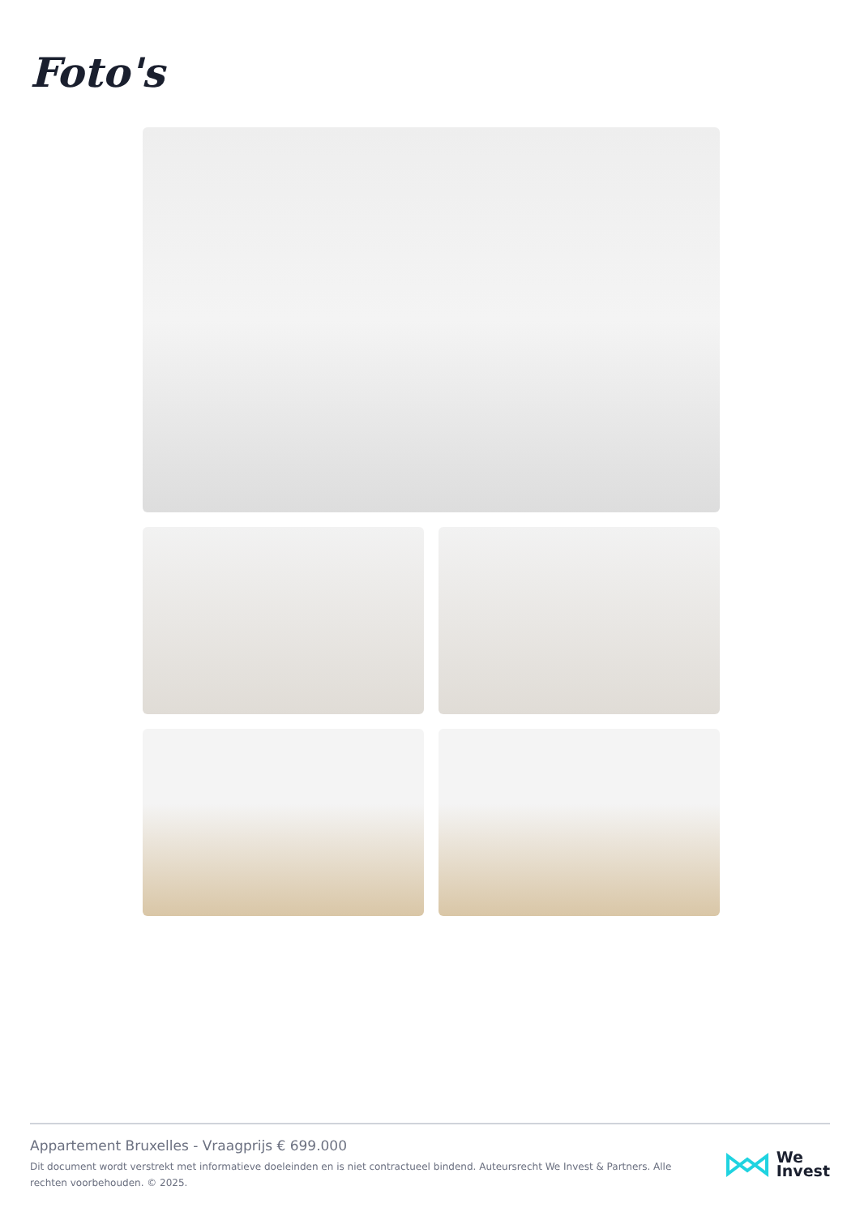Foto's
Appartement Bruxelles - Vraagprijs € 699.000
Dit document wordt verstrekt met informatieve doeleinden en is niet contractueel bindend. Auteursrecht We Invest & Partners. Alle rechten voorbehouden. © 2025.
We
Invest